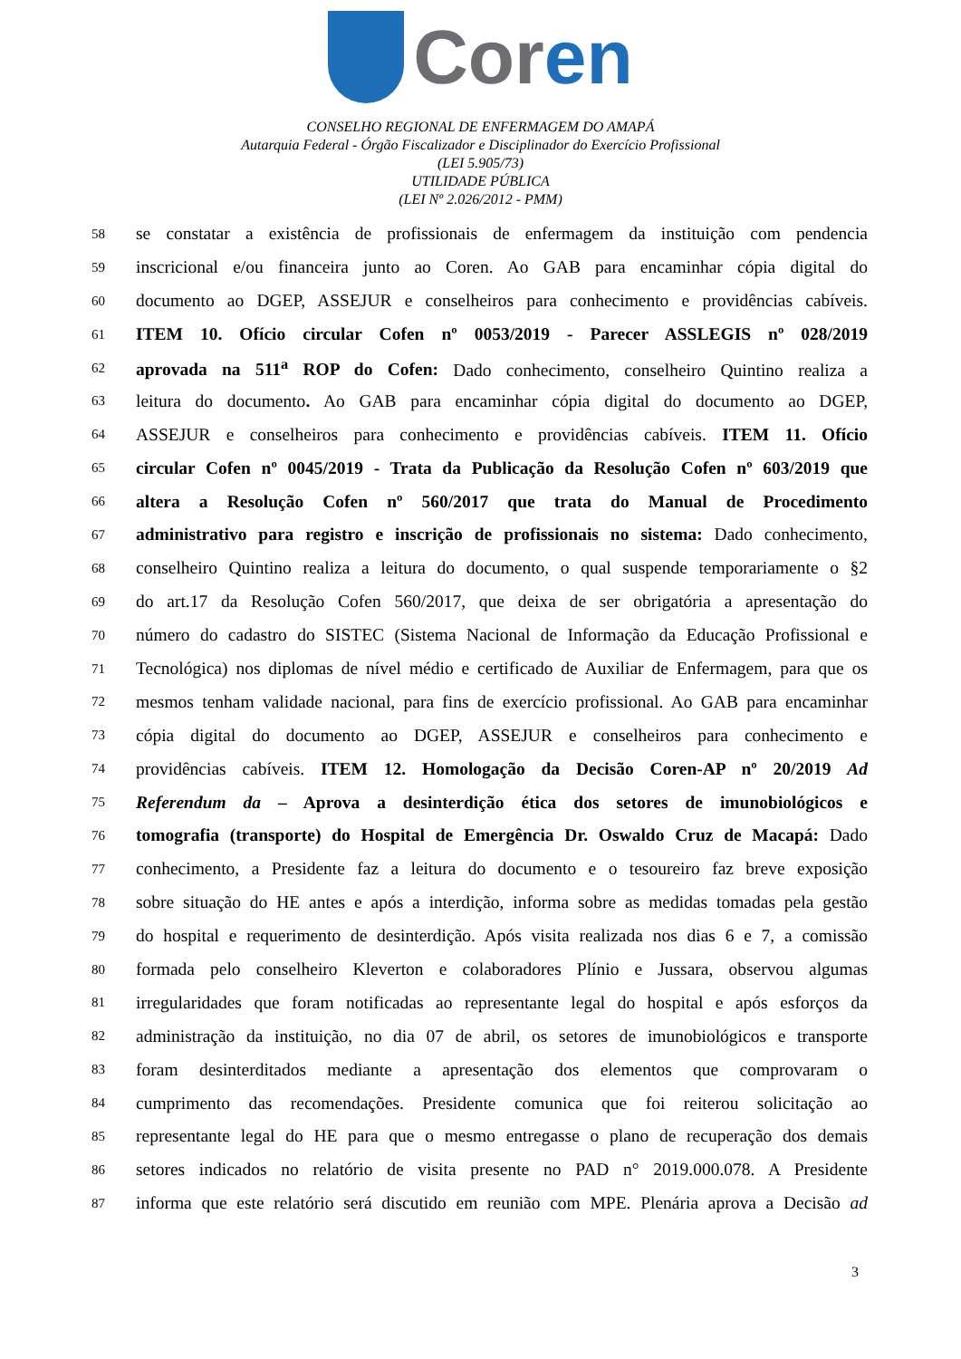Coren
CONSELHO REGIONAL DE ENFERMAGEM DO AMAPÁ
Autarquia Federal - Órgão Fiscalizador e Disciplinador do Exercício Profissional
(LEI 5.905/73)
UTILIDADE PÚBLICA
(LEI Nº 2.026/2012 - PMM)
58 se constatar a existência de profissionais de enfermagem da instituição com pendencia
59 inscricional e/ou financeira junto ao Coren. Ao GAB para encaminhar cópia digital do
60 documento ao DGEP, ASSEJUR e conselheiros para conhecimento e providências cabíveis.
61 ITEM 10. Ofício circular Cofen nº 0053/2019 - Parecer ASSLEGIS nº 028/2019
62 aprovada na 511<sup>a</sup> ROP do Cofen: Dado conhecimento, conselheiro Quintino realiza a
63 leitura do documento. Ao GAB para encaminhar cópia digital do documento ao DGEP,
64 ASSEJUR e conselheiros para conhecimento e providências cabíveis. ITEM 11. Ofício
65 circular Cofen nº 0045/2019 - Trata da Publicação da Resolução Cofen nº 603/2019 que
66 altera a Resolução Cofen nº 560/2017 que trata do Manual de Procedimento
67 administrativo para registro e inscrição de profissionais no sistema: Dado conhecimento,
68 conselheiro Quintino realiza a leitura do documento, o qual suspende temporariamente o §2
69 do art.17 da Resolução Cofen 560/2017, que deixa de ser obrigatória a apresentação do
70 número do cadastro do SISTEC (Sistema Nacional de Informação da Educação Profissional e
71 Tecnológica) nos diplomas de nível médio e certificado de Auxiliar de Enfermagem, para que os
72 mesmos tenham validade nacional, para fins de exercício profissional. Ao GAB para encaminhar
73 cópia digital do documento ao DGEP, ASSEJUR e conselheiros para conhecimento e
74 providências cabíveis. ITEM 12. Homologação da Decisão Coren-AP nº 20/2019 Ad
75 Referendum da – Aprova a desinterdição ética dos setores de imunobiológicos e
76 tomografia (transporte) do Hospital de Emergência Dr. Oswaldo Cruz de Macapá: Dado
77 conhecimento, a Presidente faz a leitura do documento e o tesoureiro faz breve exposição
78 sobre situação do HE antes e após a interdição, informa sobre as medidas tomadas pela gestão
79 do hospital e requerimento de desinterdição. Após visita realizada nos dias 6 e 7, a comissão
80 formada pelo conselheiro Kleverton e colaboradores Plínio e Jussara, observou algumas
81 irregularidades que foram notificadas ao representante legal do hospital e após esforços da
82 administração da instituição, no dia 07 de abril, os setores de imunobiológicos e transporte
83 foram desinterditados mediante a apresentação dos elementos que comprovaram o
84 cumprimento das recomendações. Presidente comunica que foi reiterou solicitação ao
85 representante legal do HE para que o mesmo entregasse o plano de recuperação dos demais
86 setores indicados no relatório de visita presente no PAD n° 2019.000.078. A Presidente
87 informa que este relatório será discutido em reunião com MPE. Plenária aprova a Decisão ad
3